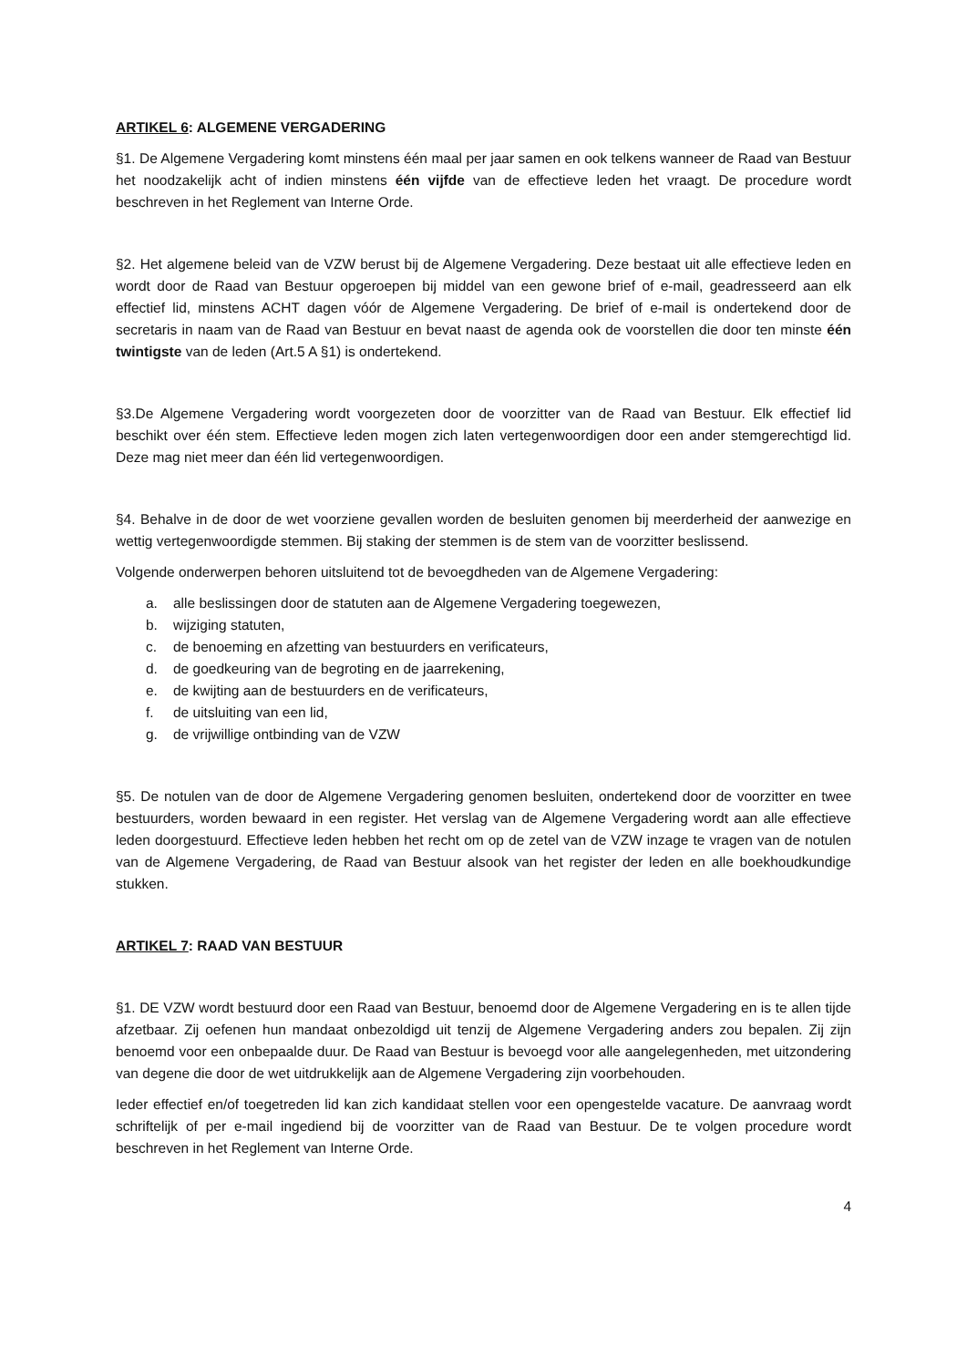ARTIKEL 6: ALGEMENE VERGADERING
§1. De Algemene Vergadering komt minstens één maal per jaar samen en ook telkens wanneer de Raad van Bestuur het noodzakelijk acht of indien minstens één vijfde van de effectieve leden het vraagt. De procedure wordt beschreven in het Reglement van Interne Orde.
§2. Het algemene beleid van de VZW berust bij de Algemene Vergadering. Deze bestaat uit alle effectieve leden en wordt door de Raad van Bestuur opgeroepen bij middel van een gewone brief of e-mail, geadresseerd aan elk effectief lid, minstens ACHT dagen vóór de Algemene Vergadering. De brief of e-mail is ondertekend door de secretaris in naam van de Raad van Bestuur en bevat naast de agenda ook de voorstellen die door ten minste één twintigste van de leden (Art.5 A §1) is ondertekend.
§3.De Algemene Vergadering wordt voorgezeten door de voorzitter van de Raad van Bestuur. Elk effectief lid beschikt over één stem. Effectieve leden mogen zich laten vertegenwoordigen door een ander stemgerechtigd lid. Deze mag niet meer dan één lid vertegenwoordigen.
§4. Behalve in de door de wet voorziene gevallen worden de besluiten genomen bij meerderheid der aanwezige en wettig vertegenwoordigde stemmen. Bij staking der stemmen is de stem van de voorzitter beslissend.
Volgende onderwerpen behoren uitsluitend tot de bevoegdheden van de Algemene Vergadering:
a. alle beslissingen door de statuten aan de Algemene Vergadering toegewezen,
b. wijziging statuten,
c. de benoeming en afzetting van bestuurders en verificateurs,
d. de goedkeuring van de begroting en de jaarrekening,
e. de kwijting aan de bestuurders en de verificateurs,
f. de uitsluiting van een lid,
g. de vrijwillige ontbinding van de VZW
§5. De notulen van de door de Algemene Vergadering genomen besluiten, ondertekend door de voorzitter en twee bestuurders, worden bewaard in een register. Het verslag van de Algemene Vergadering wordt aan alle effectieve leden doorgestuurd. Effectieve leden hebben het recht om op de zetel van de VZW inzage te vragen van de notulen van de Algemene Vergadering, de Raad van Bestuur alsook van het register der leden en alle boekhoudkundige stukken.
ARTIKEL 7: RAAD VAN BESTUUR
§1. DE VZW wordt bestuurd door een Raad van Bestuur, benoemd door de Algemene Vergadering en is te allen tijde afzetbaar. Zij oefenen hun mandaat onbezoldigd uit tenzij de Algemene Vergadering anders zou bepalen. Zij zijn benoemd voor een onbepaalde duur. De Raad van Bestuur is bevoegd voor alle aangelegenheden, met uitzondering van degene die door de wet uitdrukkelijk aan de Algemene Vergadering zijn voorbehouden.
Ieder effectief en/of toegetreden lid kan zich kandidaat stellen voor een opengestelde vacature. De aanvraag wordt schriftelijk of per e-mail ingediend bij de voorzitter van de Raad van Bestuur. De te volgen procedure wordt beschreven in het Reglement van Interne Orde.
4